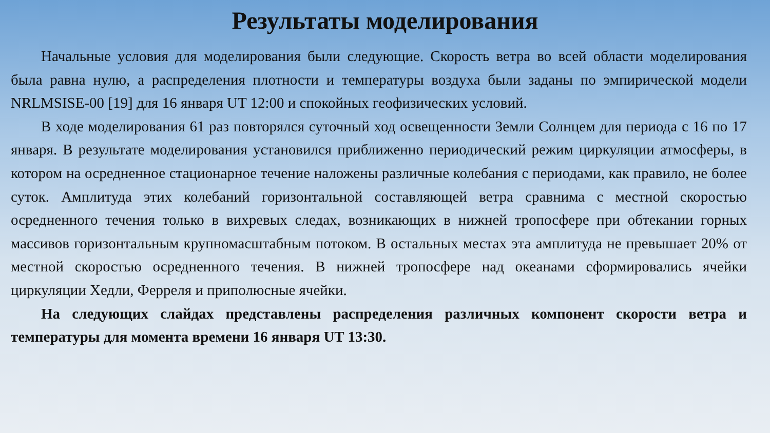Результаты моделирования
Начальные условия для моделирования были следующие. Скорость ветра во всей области моделирования была равна нулю, а распределения плотности и температуры воздуха были заданы по эмпирической модели NRLMSISE-00 [19] для 16 января UT 12:00 и спокойных геофизических условий.
В ходе моделирования 61 раз повторялся суточный ход освещенности Земли Солнцем для периода с 16 по 17 января. В результате моделирования установился приближенно периодический режим циркуляции атмосферы, в котором на осредненное стационарное течение наложены различные колебания с периодами, как правило, не более суток. Амплитуда этих колебаний горизонтальной составляющей ветра сравнима с местной скоростью осредненного течения только в вихревых следах, возникающих в нижней тропосфере при обтекании горных массивов горизонтальным крупномасштабным потоком. В остальных местах эта амплитуда не превышает 20% от местной скоростью осредненного течения. В нижней тропосфере над океанами сформировались ячейки циркуляции Хедли, Ферреля и приполюсные ячейки.
На следующих слайдах представлены распределения различных компонент скорости ветра и температуры для момента времени 16 января UT 13:30.